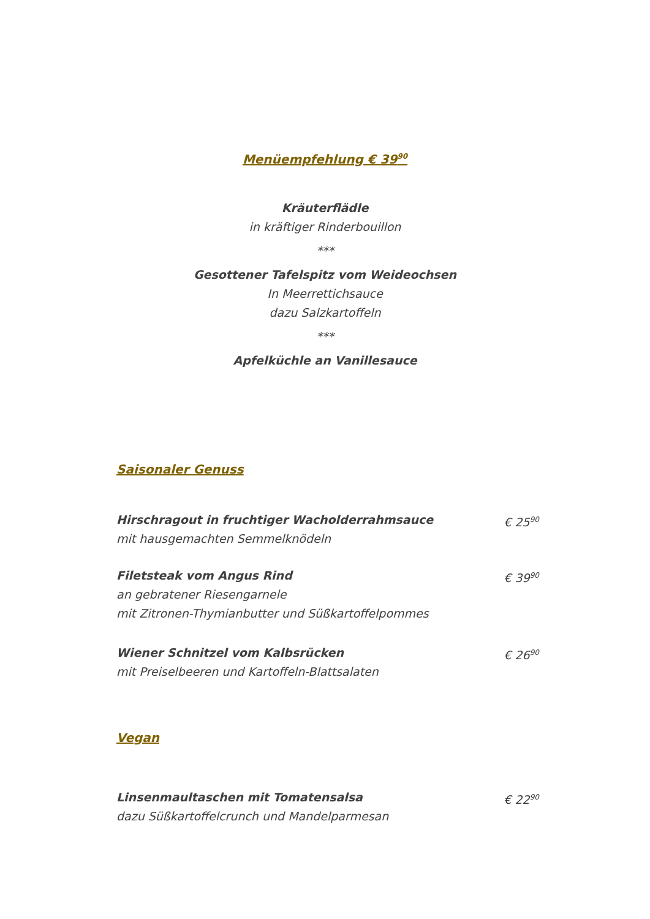Menüempfehlung € 39<sup>90</sup>
Kräuterflädle
in kräftiger Rinderbouillon
***
Gesottener Tafelspitz vom Weideochsen
In Meerrettichsauce
dazu Salzkartoffeln
***
Apfelküchle an Vanillesauce
Saisonaler Genuss
Hirschragout in fruchtiger Wacholderrahmsauce
mit hausgemachten Semmelknödeln
€ 25<sup>90</sup>
Filetsteak vom Angus Rind
an gebratener Riesengarnele
mit Zitronen-Thymianbutter und Süßkartoffelpommes
€ 39<sup>90</sup>
Wiener Schnitzel vom Kalbsrücken
mit Preiselbeeren und Kartoffeln-Blattsalaten
€ 26<sup>90</sup>
Vegan
Linsenmaultaschen mit Tomatensalsa
dazu Süßkartoffelcrunch und Mandelparmesan
€ 22<sup>90</sup>